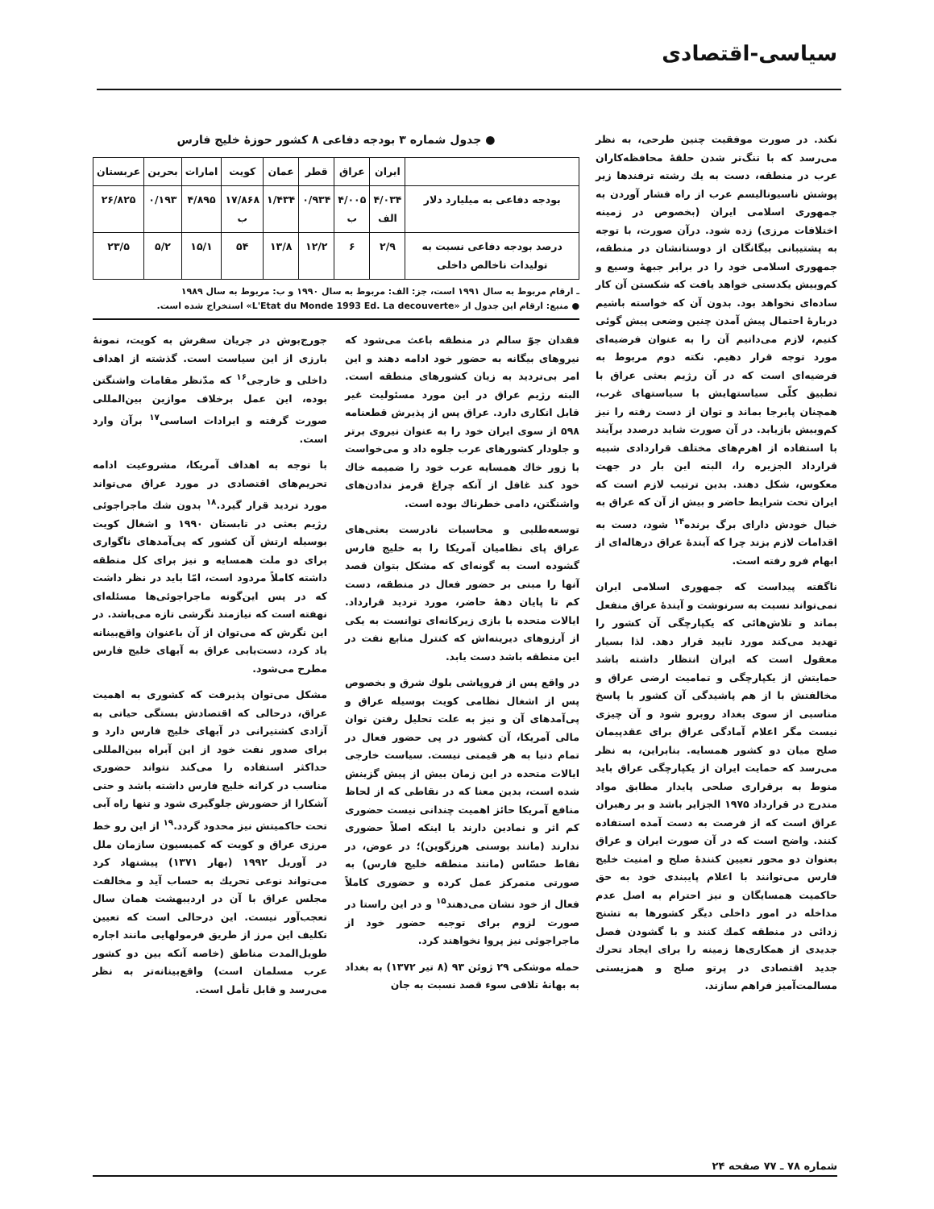سیاسی-اقتصادی
نکند. در صورت موفقیت چنین طرحی، به نظر می‌رسد که با تنگ‌تر شدن حلقهٔ محافظه‌کاران عرب در منطقه، دست به یك رشته ترفندها زیر پوشش ناسیونالیسم عرب از راه فشار آوردن به جمهوری اسلامی ایران (بخصوص در زمینه اختلافات مرزی) زده شود. درآن صورت، با توجه به پشتیبانی بیگانگان از دوستانشان در منطقه، جمهوری اسلامی خود را در برابر جبههٔ وسیع و کم‌وبیش یکدستی خواهد یافت که شکستن آن کار ساده‌ای نخواهد بود. بدون آن که خواسته باشیم دربارهٔ احتمال پیش آمدن چنین وضعی پیش گوئی کنیم، لازم می‌دانیم آن را به عنوان فرضیه‌ای مورد توجه قرار دهیم. نکته دوم مربوط به فرضیه‌ای است که در آن رژیم بعثی عراق با تطبیق کلّی سیاستهایش با سیاستهای غرب، همچنان پابرجا بماند و توان از دست رفته را نیز کم‌وبیش بازیابد. در آن صورت شاید درصدد برآیند با استفاده از اهرم‌های مختلف قراردادی شبیه قرارداد الجزیره را، البته این بار در جهت معکوس، شکل دهند. بدین ترتیب لازم است که ایران تحت شرایط حاضر و بیش از آن که عراق به خیال خودش دارای برگ برنده<sup>۱۴</sup> شود، دست به اقدامات لازم بزند چرا که آیندهٔ عراق درهاله‌ای از ابهام فرو رفته است.
ناگفته پیداست که جمهوری اسلامی ایران نمی‌تواند نسبت به سرنوشت و آیندهٔ عراق منفعل بماند و تلاش‌هائی که یکپارچگی آن کشور را تهدید می‌کند مورد تایید قرار دهد. لذا بسیار معقول است که ایران انتظار داشته باشد حمایتش از یکپارچگی و تمامیت ارضی عراق و مخالفتش با از هم پاشیدگی آن کشور با پاسخ مناسبی از سوی بغداد روبرو شود و آن چیزی نیست مگر اعلام آمادگی عراق برای عقدپیمان صلح میان دو کشور همسایه. بنابراین، به نظر می‌رسد که حمایت ایران از یکپارچگی عراق باید منوط به برقراری صلحی پایدار مطابق مواد مندرج در قرارداد ۱۹۷۵ الجزایر باشد و بر رهبران عراق است که از فرصت به دست آمده استفاده کنند. واضح است که در آن صورت ایران و عراق بعنوان دو محور تعیین کنندهٔ صلح و امنیت خلیج فارس می‌توانند با اعلام پایبندی خود به حق حاکمیت همسایگان و نیز احترام به اصل عدم مداخله در امور داخلی دیگر کشورها به تشنج زدائی در منطقه کمك کنند و با گشودن فصل جدیدی از همکاری‌ها زمینه را برای ایجاد تحرك جدید اقتصادی در پرتو صلح و همزیستی مسالمت‌آمیز فراهم سازند.
● جدول شماره ۳ بودجه دفاعی ۸ کشور حوزهٔ خلیج فارس
| | ایران | عراق | قطر | عمان | کویت | امارات | بحرین | عربستان |
| --- | --- | --- | --- | --- | --- | --- | --- | --- |
| بودجه دفاعی به میلیارد دلار | ۴/۰۳۴ الف | ۴/۰۰۵ ب | ۰/۹۳۴ | ۱/۴۳۴ | ۱۷/۸۶۸ ب | ۴/۸۹۵ | ۰/۱۹۳ | ۲۶/۸۲۵ |
| درصد بودجه دفاعی نسبت به تولیدات ناخالص داخلی | ۲/۹ | ۶ | ۱۲/۲ | ۱۳/۸ | ۵۴ | ۱۵/۱ | ۵/۲ | ۲۳/۵ |
ـ ارقام مربوط به سال ۱۹۹۱ است، جز: الف: مربوط به سال ۱۹۹۰ و ب: مربوط به سال ۱۹۸۹
● منبع: ارقام این جدول از «L'Etat du Monde 1993 Ed. La decouverte» استخراج شده است.
فقدان جوّ سالم در منطقه باعث می‌شود که نیروهای بیگانه به حضور خود ادامه دهند و این امر بی‌تردید به زیان کشورهای منطقه است. البته رژیم عراق در این مورد مسئولیت غیر قابل انکاری دارد. عراق پس از پذیرش قطعنامه ۵۹۸ از سوی ایران خود را به عنوان نیروی برتر و جلودار کشورهای عرب جلوه داد و می‌خواست با زور خاك همسایه عرب خود را ضمیمه خاك خود کند غافل از آنکه چراغ قرمز ندادن‌های واشنگتن، دامی خطرناك بوده است.
توسعه‌طلبی و محاسبات نادرست بعثی‌های عراق پای نظامیان آمریکا را به خلیج فارس گشوده است به گونه‌ای که مشکل بتوان قصد آنها را مبنی بر حضور فعال در منطقه، دست کم تا پایان دههٔ حاضر، مورد تردید قرارداد. ایالات متحده با بازی زیرکانه‌ای توانست به یکی از آرزوهای دیرینه‌اش که کنترل منابع نفت در این منطقه باشد دست یابد.
در واقع پس از فروپاشی بلوك شرق و بخصوص پس از اشغال نظامی کویت بوسیله عراق و پی‌آمدهای آن و نیز به علت تحلیل رفتن توان مالی آمریکا، آن کشور در پی حضور فعال در تمام دنیا به هر قیمتی نیست. سیاست خارجی ایالات متحده در این زمان بیش از پیش گزینش شده است، بدین معنا که در نقاطی که از لحاظ منافع آمریکا حائز اهمیت چندانی نیست حضوری کم اثر و نمادین دارند یا اینکه اصلاً حضوری ندارند (مانند بوسنی هرزگوین)؛ در عوض، در نقاط حسّاس (مانند منطقه خلیج فارس) به صورتی متمرکز عمل کرده و حضوری کاملاً فعال از خود نشان می‌دهند<sup>۱۵</sup> و در این راستا در صورت لزوم برای توجیه حضور خود از ماجراجوئی نیز پروا نخواهند کرد.
حمله موشکی ۲۹ ژوئن ۹۳ (۸ تیر ۱۳۷۲) به بغداد به بهانهٔ تلافی سوء قصد نسبت به جان
جورج‌بوش در جریان سفرش به کویت، نمونهٔ بارزی از این سیاست است. گذشته از اهداف داخلی و خارجی<sup>۱۶</sup> که مدّنظر مقامات واشنگتن بوده، این عمل برخلاف موازین بین‌المللی صورت گرفته و ایرادات اساسی<sup>۱۷</sup> برآن وارد است.
با توجه به اهداف آمریکا، مشروعیت ادامه تحریم‌های اقتصادی در مورد عراق می‌تواند مورد تردید قرار گیرد.<sup>۱۸</sup> بدون شك ماجراجوئی رژیم بعثی در تابستان ۱۹۹۰ و اشغال کویت بوسیله ارتش آن کشور که پی‌آمدهای ناگواری برای دو ملت همسایه و نیز برای کل منطقه داشته کاملاً مردود است، امّا باید در نظر داشت که در پس این‌گونه ماجراجوئی‌ها مسئله‌ای نهفته است که نیازمند نگرشی تازه می‌باشد. در این نگرش که می‌توان از آن باعنوان واقع‌بینانه یاد کرد، دست‌یابی عراق به آبهای خلیج فارس مطرح می‌شود.
مشکل می‌توان پذیرفت که کشوری به اهمیت عراق، درحالی که اقتصادش بستگی حیاتی به آزادی کشتیرانی در آبهای خلیج فارس دارد و برای صدور نفت خود از این آبراه بین‌المللی حداکثر استفاده را می‌کند نتواند حضوری مناسب در کرانه خلیج فارس داشته باشد و حتی آشکارا از حضورش جلوگیری شود و تنها راه آبی تحت حاکمیتش نیز محدود گردد.<sup>۱۹</sup> از این رو خط مرزی عراق و کویت که کمیسیون سازمان ملل در آوریل ۱۹۹۲ (بهار ۱۳۷۱) پیشنهاد کرد می‌تواند نوعی تحریك به حساب آید و مخالفت مجلس عراق با آن در اردیبهشت همان سال تعجب‌آور نیست. این درحالی است که تعیین تکلیف این مرز از طریق فرمولهایی مانند اجاره طویل‌المدت مناطق (خاصه آنکه بین دو کشور عرب مسلمان است) واقع‌بینانه‌تر به نظر می‌رسد و قابل تأمل است.
شماره ۷۸ ـ ۷۷ صفحه ۲۴